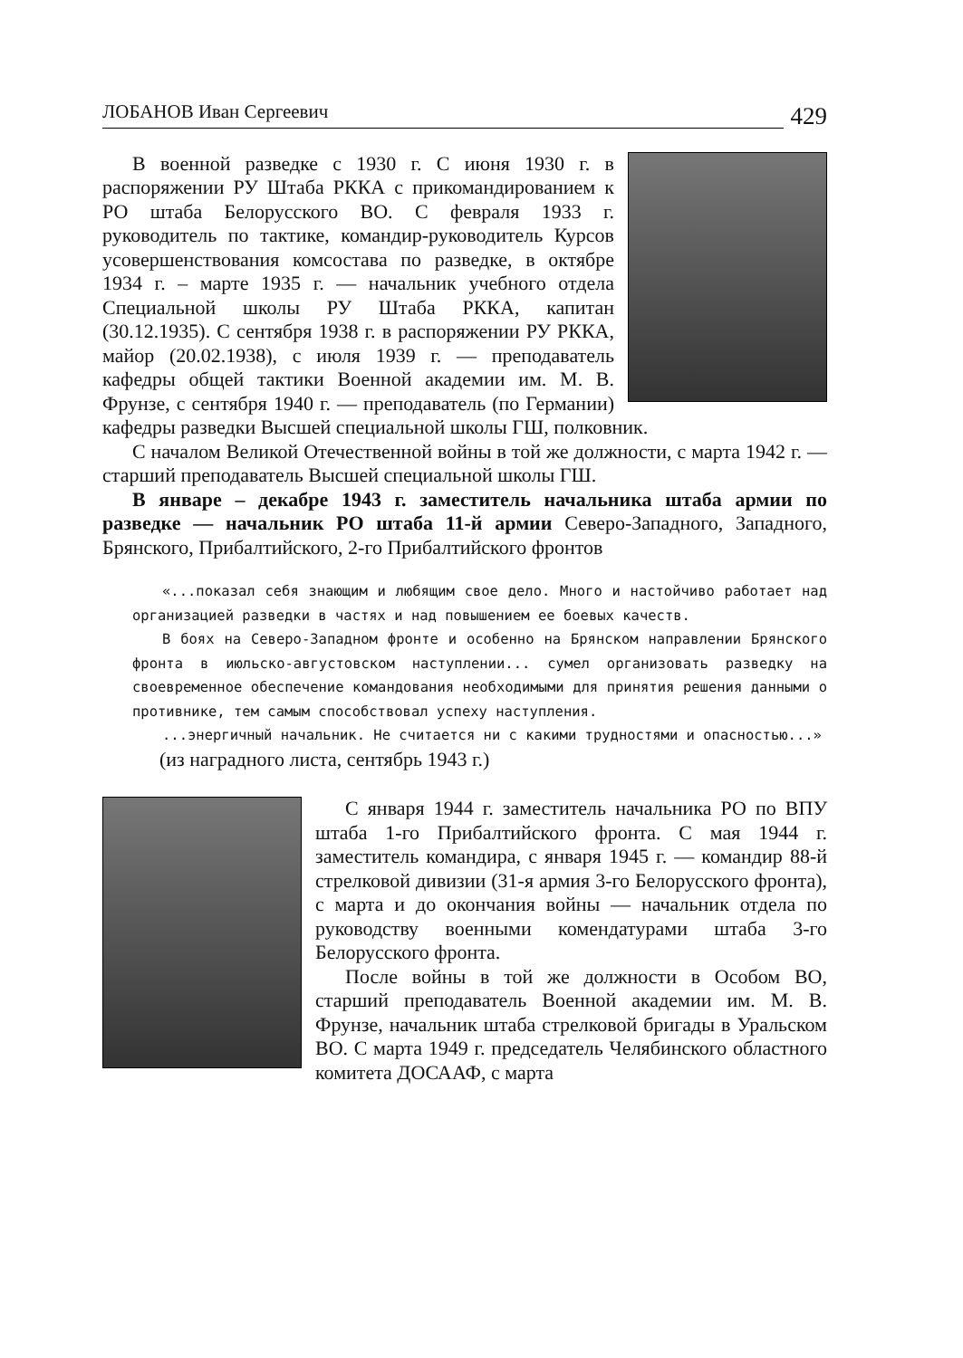ЛОБАНОВ Иван Сергеевич 429
В военной разведке с 1930 г. С июня 1930 г. в распоряжении РУ Штаба РККА с прикомандированием к РО штаба Белорусского ВО. С февраля 1933 г. руководитель по тактике, командир-руководитель Курсов усовершенствования комсостава по разведке, в октябре 1934 г. – марте 1935 г. — начальник учебного отдела Специальной школы РУ Штаба РККА, капитан (30.12.1935). С сентября 1938 г. в распоряжении РУ РККА, майор (20.02.1938), с июля 1939 г. — преподаватель кафедры общей тактики Военной академии им. М. В. Фрунзе, с сентября 1940 г. — преподаватель (по Германии) кафедры разведки Высшей специальной школы ГШ, полковник.
С началом Великой Отечественной войны в той же должности, с марта 1942 г. — старший преподаватель Высшей специальной школы ГШ.
В январе – декабре 1943 г. заместитель начальника штаба армии по разведке — начальник РО штаба 11-й армии Северо-Западного, Западного, Брянского, Прибалтийского, 2-го Прибалтийского фронтов
«...показал себя знающим и любящим свое дело. Много и настойчиво работает над организацией разведки в частях и над повышением ее боевых качеств.
В боях на Северо-Западном фронте и особенно на Брянском направлении Брянского фронта в июльско-августовском наступлении... сумел организовать разведку на своевременное обеспечение командования необходимыми для принятия решения данными о противнике, тем самым способствовал успеху наступления.
...энергичный начальник. Не считается ни с какими трудностями и опасностью...»
(из наградного листа, сентябрь 1943 г.)
С января 1944 г. заместитель начальника РО по ВПУ штаба 1-го Прибалтийского фронта. С мая 1944 г. заместитель командира, с января 1945 г. — командир 88-й стрелковой дивизии (31-я армия 3-го Белорусского фронта), с марта и до окончания войны — начальник отдела по руководству военными комендатурами штаба 3-го Белорусского фронта.
После войны в той же должности в Особом ВО, старший преподаватель Военной академии им. М. В. Фрунзе, начальник штаба стрелковой бригады в Уральском ВО. С марта 1949 г. председатель Челябинского областного комитета ДОСААФ, с марта